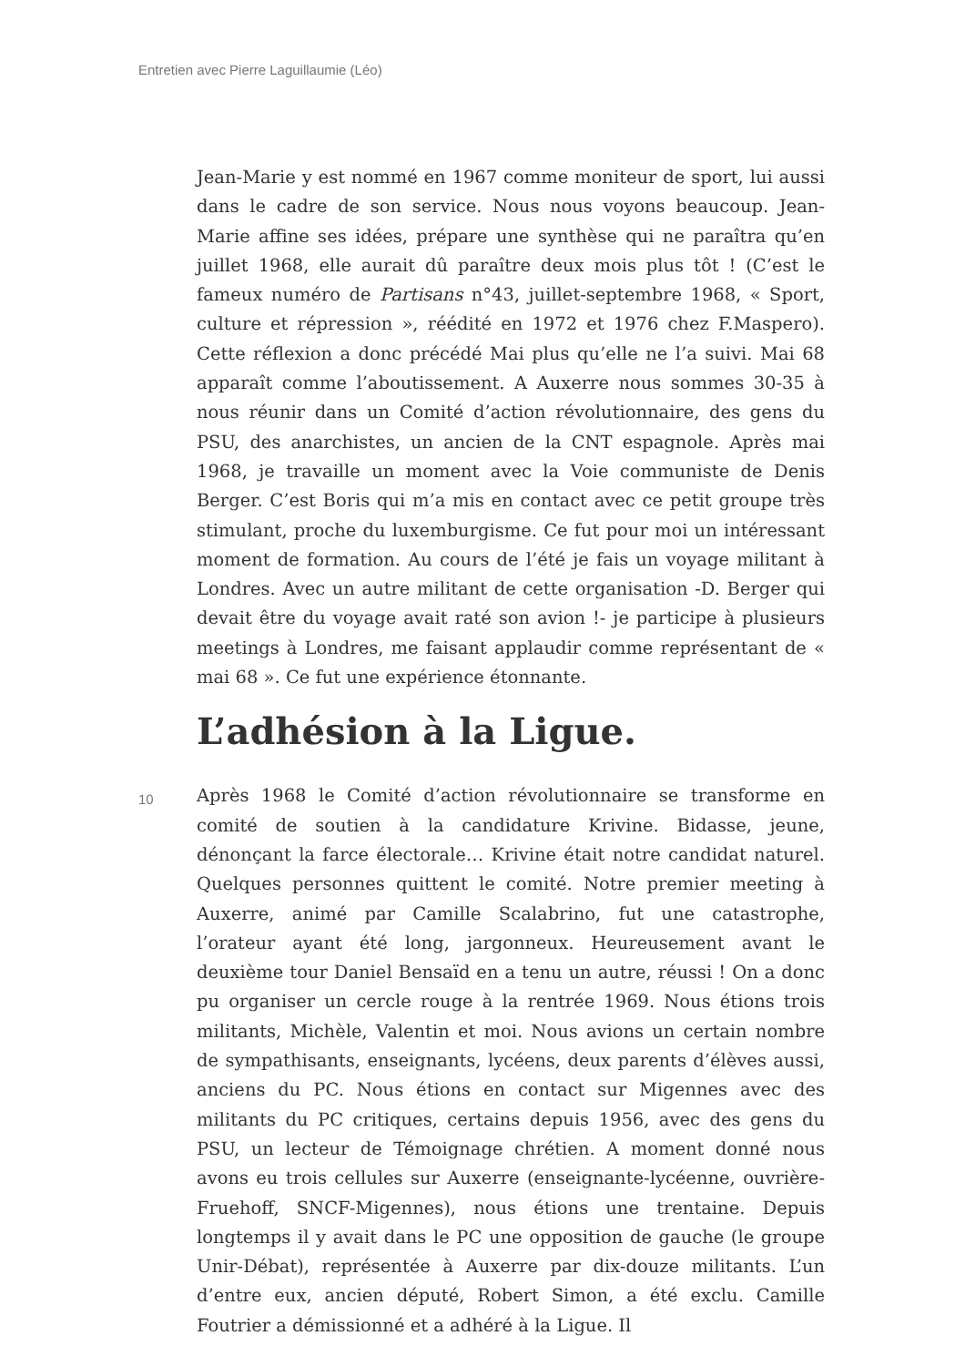Entretien avec Pierre Laguillaumie (Léo)
Jean-Marie y est nommé en 1967 comme moniteur de sport, lui aussi dans le cadre de son service. Nous nous voyons beaucoup. Jean-Marie affine ses idées, prépare une synthèse qui ne paraîtra qu’en juillet 1968, elle aurait dû paraître deux mois plus tôt ! (C’est le fameux numéro de Partisans n°43, juillet-septembre 1968, « Sport, culture et répression », réédité en 1972 et 1976 chez F.Maspero). Cette réflexion a donc précédé Mai plus qu’elle ne l’a suivi. Mai 68 apparaît comme l’aboutissement. A Auxerre nous sommes 30-35 à nous réunir dans un Comité d’action révolutionnaire, des gens du PSU, des anarchistes, un ancien de la CNT espagnole. Après mai 1968, je travaille un moment avec la Voie communiste de Denis Berger. C’est Boris qui m’a mis en contact avec ce petit groupe très stimulant, proche du luxemburgisme. Ce fut pour moi un intéressant moment de formation. Au cours de l’été je fais un voyage militant à Londres. Avec un autre militant de cette organisation -D. Berger qui devait être du voyage avait raté son avion !- je participe à plusieurs meetings à Londres, me faisant applaudir comme représentant de « mai 68 ». Ce fut une expérience étonnante.
L’adhésion à la Ligue.
10
Après 1968 le Comité d’action révolutionnaire se transforme en comité de soutien à la candidature Krivine. Bidasse, jeune, dénonçant la farce électorale… Krivine était notre candidat naturel. Quelques personnes quittent le comité. Notre premier meeting à Auxerre, animé par Camille Scalabrino, fut une catastrophe, l’orateur ayant été long, jargonneux. Heureusement avant le deuxième tour Daniel Bensaïd en a tenu un autre, réussi ! On a donc pu organiser un cercle rouge à la rentrée 1969. Nous étions trois militants, Michèle, Valentin et moi. Nous avions un certain nombre de sympathisants, enseignants, lycéens, deux parents d’élèves aussi, anciens du PC. Nous étions en contact sur Migennes avec des militants du PC critiques, certains depuis 1956, avec des gens du PSU, un lecteur de Témoignage chrétien. A moment donné nous avons eu trois cellules sur Auxerre (enseignante-lycéenne, ouvrière-Fruehoff, SNCF-Migennes), nous étions une trentaine. Depuis longtemps il y avait dans le PC une opposition de gauche (le groupe Unir-Débat), représentée à Auxerre par dix-douze militants. L’un d’entre eux, ancien député, Robert Simon, a été exclu. Camille Foutrier a démissionné et a adhéré à la Ligue. Il